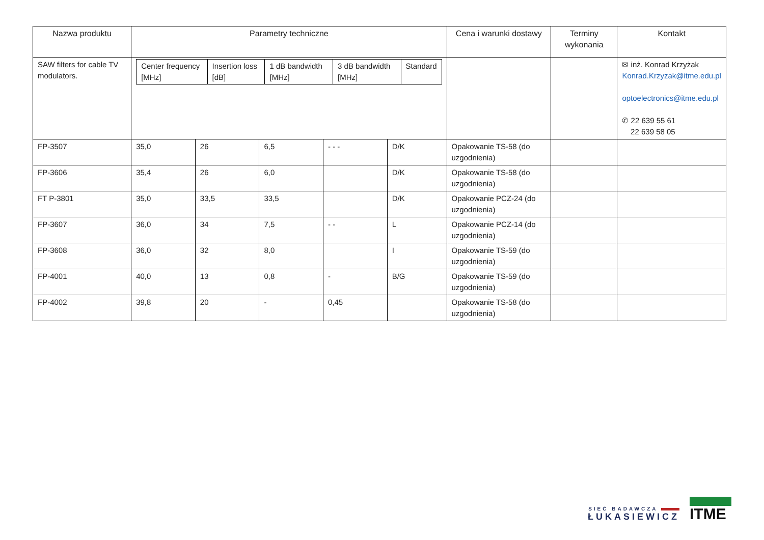| Nazwa produktu | Parametry techniczne | | | | | Cena i warunki dostawy | Terminy wykonania | Kontakt |
| --- | --- | --- | --- | --- | --- | --- | --- | --- |
| SAW filters for cable TV modulators. | / Center frequency [MHz] / Insertion loss [dB] / 1 dB bandwidth [MHz] / 3 dB bandwidth [MHz] / Standard / | | | | | | | ✉ inż. Konrad Krzyżak Konrad.Krzyzak@itme.edu.pl optoelectronics@itme.edu.pl ✆ 22 639 55 61 22 639 58 05 |
| FP-3507 | 35,0 | 26 | 6,5 | - - - | D/K | Opakowanie TS-58 (do uzgodnienia) | | |
| FP-3606 | 35,4 | 26 | 6,0 | | D/K | Opakowanie TS-58 (do uzgodnienia) | | |
| FT P-3801 | 35,0 | 33,5 | 33,5 | | D/K | Opakowanie PCZ-24 (do uzgodnienia) | | |
| FP-3607 | 36,0 | 34 | 7,5 | - - | L | Opakowanie PCZ-14 (do uzgodnienia) | | |
| FP-3608 | 36,0 | 32 | 8,0 | | I | Opakowanie TS-59 (do uzgodnienia) | | |
| FP-4001 | 40,0 | 13 | 0,8 | - | B/G | Opakowanie TS-59 (do uzgodnienia) | | |
| FP-4002 | 39,8 | 20 | - | 0,45 | | Opakowanie TS-58 (do uzgodnienia) | | |
SIEĆ BADAWCZA
ŁUKASIEWICZ
ITME